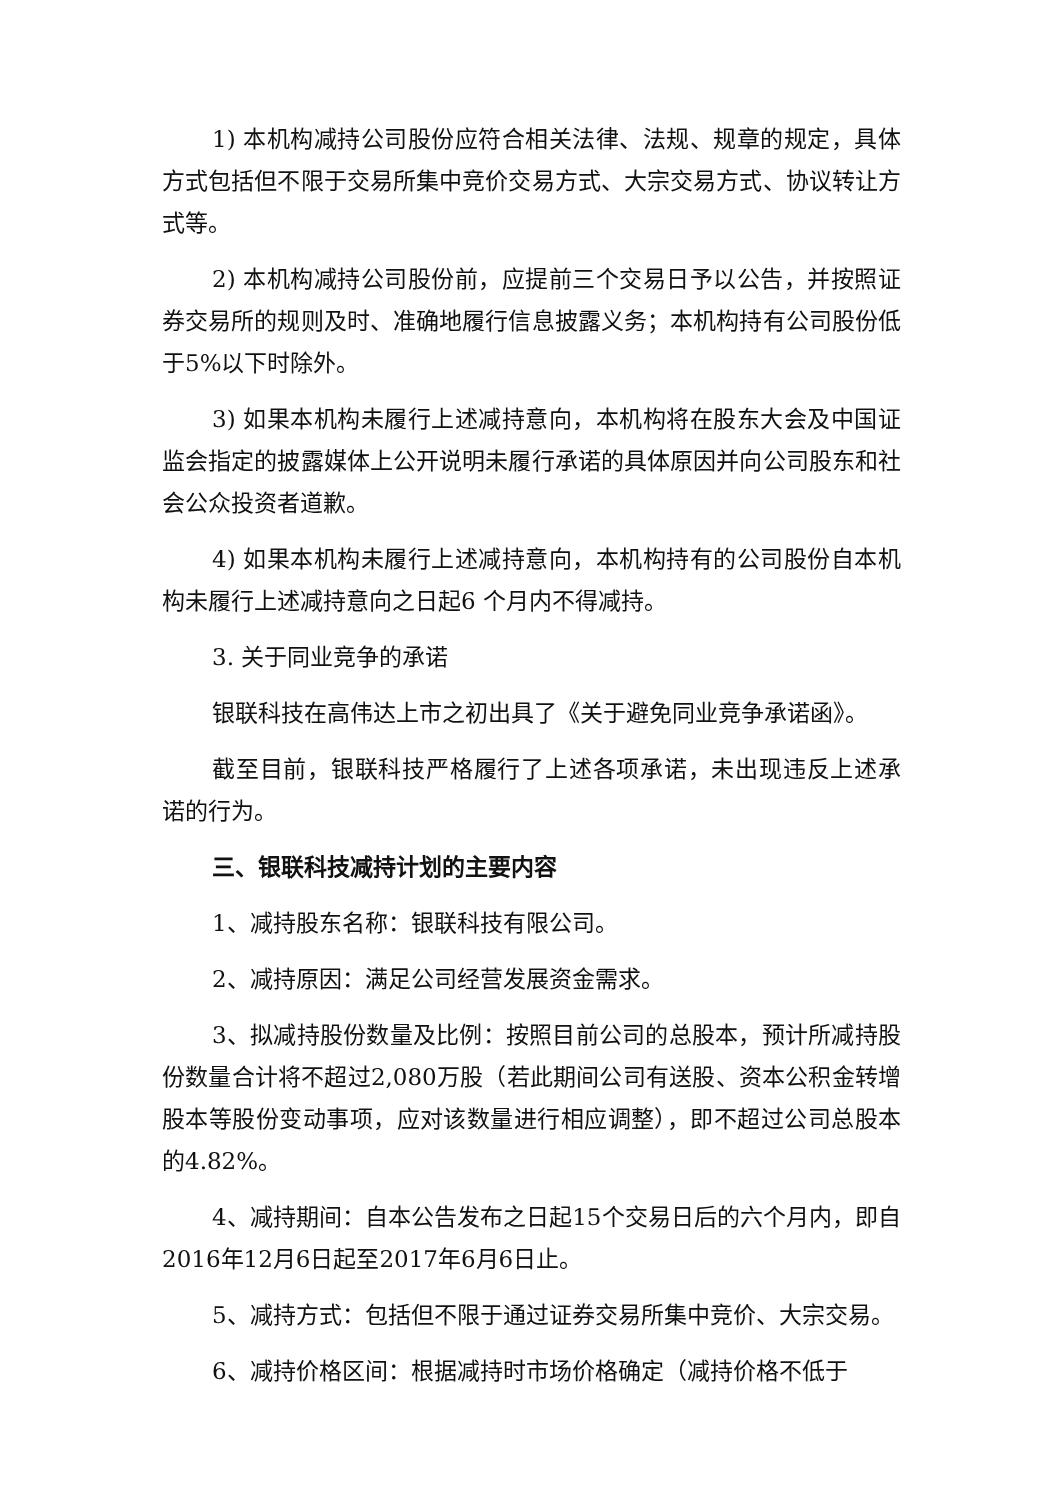1) 本机构减持公司股份应符合相关法律、法规、规章的规定，具体方式包括但不限于交易所集中竞价交易方式、大宗交易方式、协议转让方式等。
2) 本机构减持公司股份前，应提前三个交易日予以公告，并按照证券交易所的规则及时、准确地履行信息披露义务；本机构持有公司股份低于5%以下时除外。
3) 如果本机构未履行上述减持意向，本机构将在股东大会及中国证监会指定的披露媒体上公开说明未履行承诺的具体原因并向公司股东和社会公众投资者道歉。
4) 如果本机构未履行上述减持意向，本机构持有的公司股份自本机构未履行上述减持意向之日起6 个月内不得减持。
3. 关于同业竞争的承诺
银联科技在高伟达上市之初出具了《关于避免同业竞争承诺函》。
截至目前，银联科技严格履行了上述各项承诺，未出现违反上述承诺的行为。
三、银联科技减持计划的主要内容
1、减持股东名称：银联科技有限公司。
2、减持原因：满足公司经营发展资金需求。
3、拟减持股份数量及比例：按照目前公司的总股本，预计所减持股份数量合计将不超过2,080万股（若此期间公司有送股、资本公积金转增股本等股份变动事项，应对该数量进行相应调整），即不超过公司总股本的4.82%。
4、减持期间：自本公告发布之日起15个交易日后的六个月内，即自2016年12月6日起至2017年6月6日止。
5、减持方式：包括但不限于通过证券交易所集中竞价、大宗交易。
6、减持价格区间：根据减持时市场价格确定（减持价格不低于